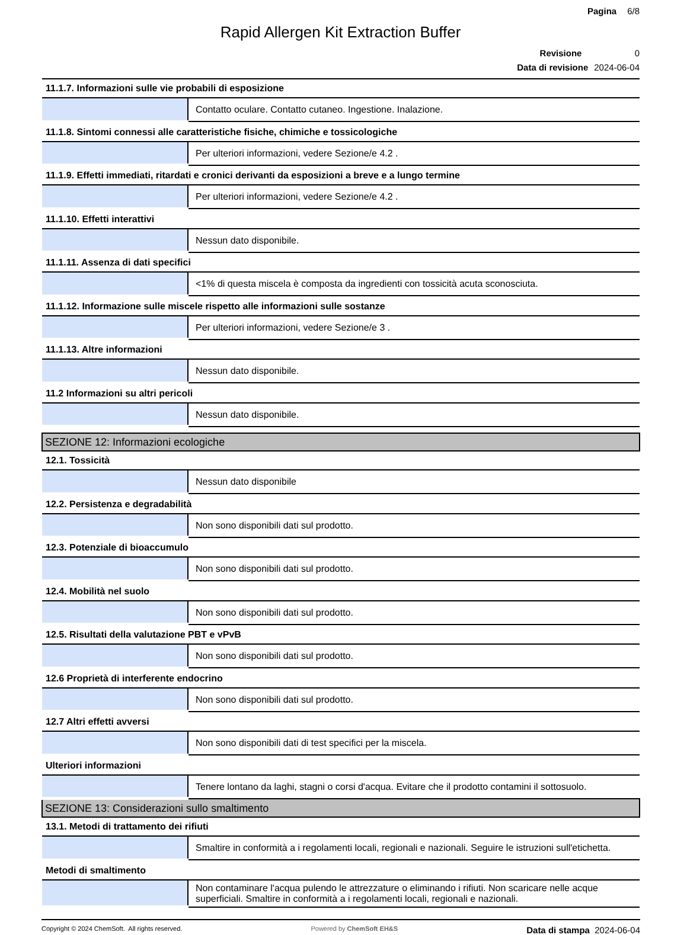Pagina 6/8
Rapid Allergen Kit Extraction Buffer
Revisione 0
Data di revisione 2024-06-04
| 11.1.7. Informazioni sulle vie probabili di esposizione | |
| | Contatto oculare. Contatto cutaneo. Ingestione. Inalazione. |
| 11.1.8. Sintomi connessi alle caratteristiche fisiche, chimiche e tossicologiche | |
| | Per ulteriori informazioni, vedere Sezione/e 4.2 . |
| 11.1.9. Effetti immediati, ritardati e cronici derivanti da esposizioni a breve e a lungo termine | |
| | Per ulteriori informazioni, vedere Sezione/e 4.2 . |
| 11.1.10. Effetti interattivi | |
| | Nessun dato disponibile. |
| 11.1.11. Assenza di dati specifici | |
| | <1% di questa miscela è composta da ingredienti con tossicità acuta sconosciuta. |
| 11.1.12. Informazione sulle miscele rispetto alle informazioni sulle sostanze | |
| | Per ulteriori informazioni, vedere Sezione/e 3 . |
| 11.1.13. Altre informazioni | |
| | Nessun dato disponibile. |
| 11.2 Informazioni su altri pericoli | |
| | Nessun dato disponibile. |
| SEZIONE 12: Informazioni ecologiche | |
| 12.1. Tossicità | |
| | Nessun dato disponibile |
| 12.2. Persistenza e degradabilità | |
| | Non sono disponibili dati sul prodotto. |
| 12.3. Potenziale di bioaccumulo | |
| | Non sono disponibili dati sul prodotto. |
| 12.4. Mobilità nel suolo | |
| | Non sono disponibili dati sul prodotto. |
| 12.5. Risultati della valutazione PBT e vPvB | |
| | Non sono disponibili dati sul prodotto. |
| 12.6 Proprietà di interferente endocrino | |
| | Non sono disponibili dati sul prodotto. |
| 12.7 Altri effetti avversi | |
| | Non sono disponibili dati di test specifici per la miscela. |
| Ulteriori informazioni | |
| | Tenere lontano da laghi, stagni o corsi d'acqua. Evitare che il prodotto contamini il sottosuolo. |
| SEZIONE 13: Considerazioni sullo smaltimento | |
| 13.1. Metodi di trattamento dei rifiuti | |
| | Smaltire in conformità a i regolamenti locali, regionali e nazionali. Seguire le istruzioni sull'etichetta. |
| Metodi di smaltimento | |
| | Non contaminare l'acqua pulendo le attrezzature o eliminando i rifiuti. Non scaricare nelle acque superficiali. Smaltire in conformità a i regolamenti locali, regionali e nazionali. |
Copyright © 2024 ChemSoft. All rights reserved.
Powered by ChemSoft EH&S
Data di stampa 2024-06-04